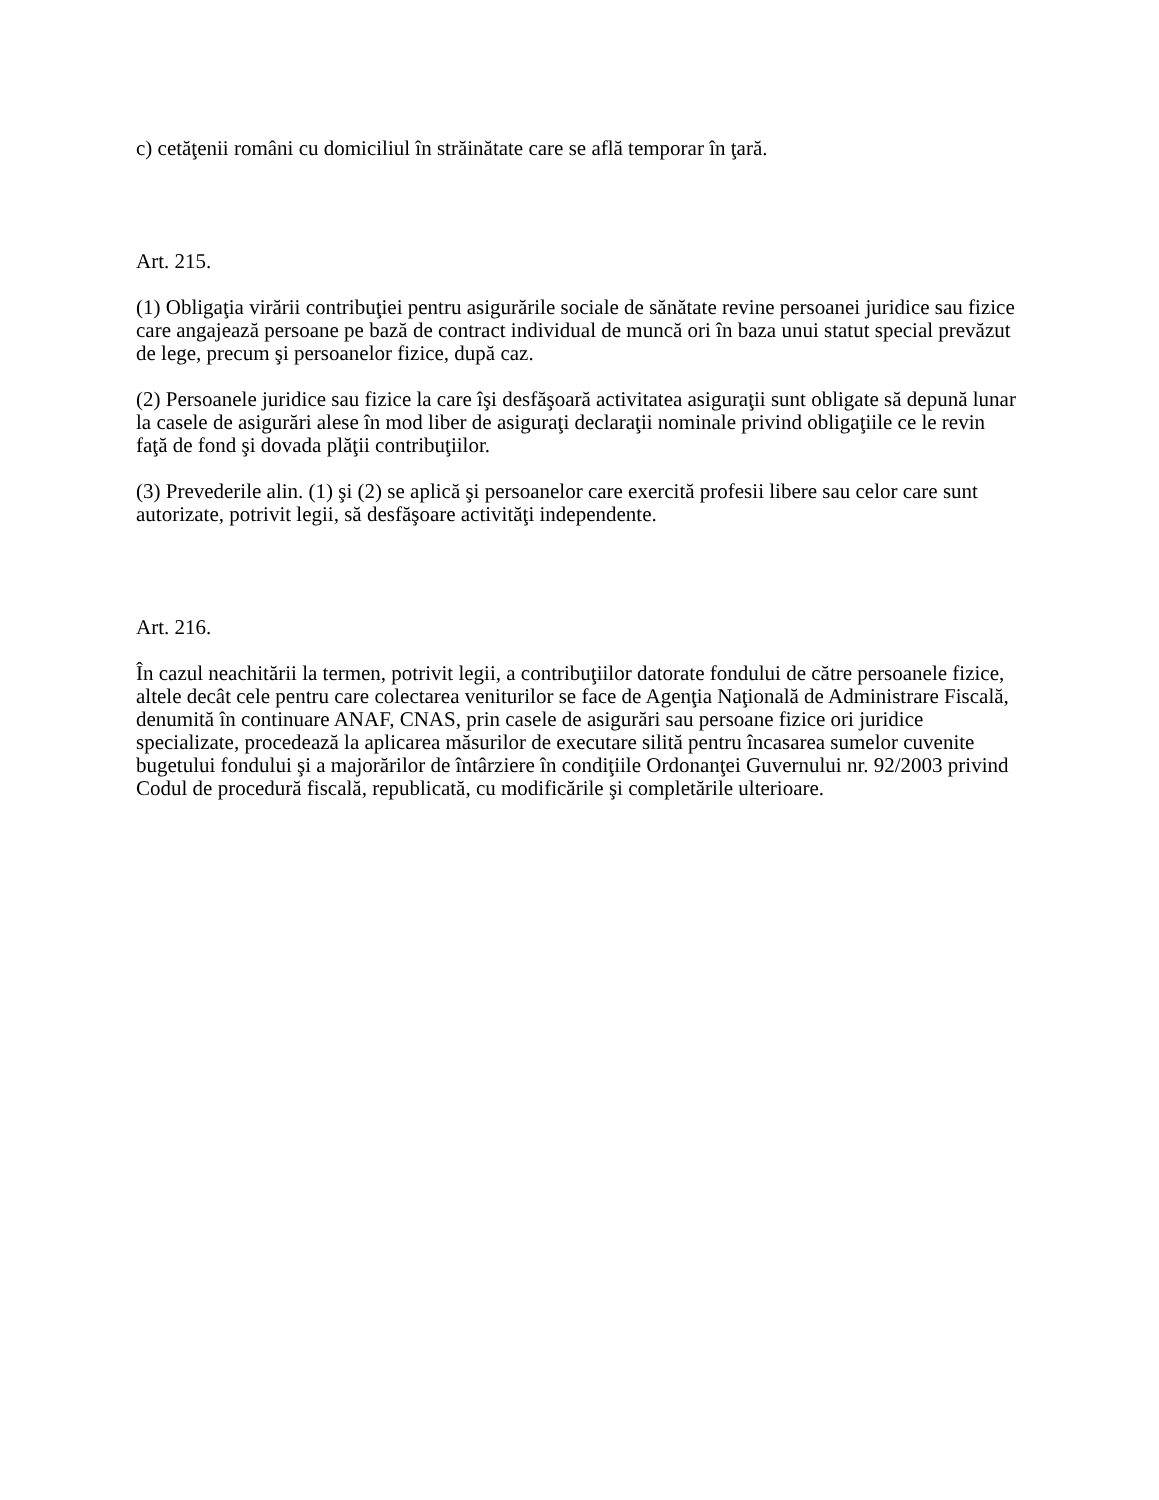c) cetăţenii români cu domiciliul în străinătate care se află temporar în ţară.
Art. 215.
(1) Obligaţia virării contribuţiei pentru asigurările sociale de sănătate revine persoanei juridice sau fizice care angajează persoane pe bază de contract individual de muncă ori în baza unui statut special prevăzut de lege, precum şi persoanelor fizice, după caz.
(2) Persoanele juridice sau fizice la care îşi desfăşoară activitatea asiguraţii sunt obligate să depună lunar la casele de asigurări alese în mod liber de asiguraţi declaraţii nominale privind obligaţiile ce le revin faţă de fond şi dovada plăţii contribuţiilor.
(3) Prevederile alin. (1) şi (2) se aplică şi persoanelor care exercită profesii libere sau celor care sunt autorizate, potrivit legii, să desfăşoare activităţi independente.
Art. 216.
În cazul neachitării la termen, potrivit legii, a contribuţiilor datorate fondului de către persoanele fizice, altele decât cele pentru care colectarea veniturilor se face de Agenţia Naţională de Administrare Fiscală, denumită în continuare ANAF, CNAS, prin casele de asigurări sau persoane fizice ori juridice specializate, procedează la aplicarea măsurilor de executare silită pentru încasarea sumelor cuvenite bugetului fondului şi a majorărilor de întârziere în condiţiile Ordonanţei Guvernului nr. 92/2003 privind Codul de procedură fiscală, republicată, cu modificările şi completările ulterioare.